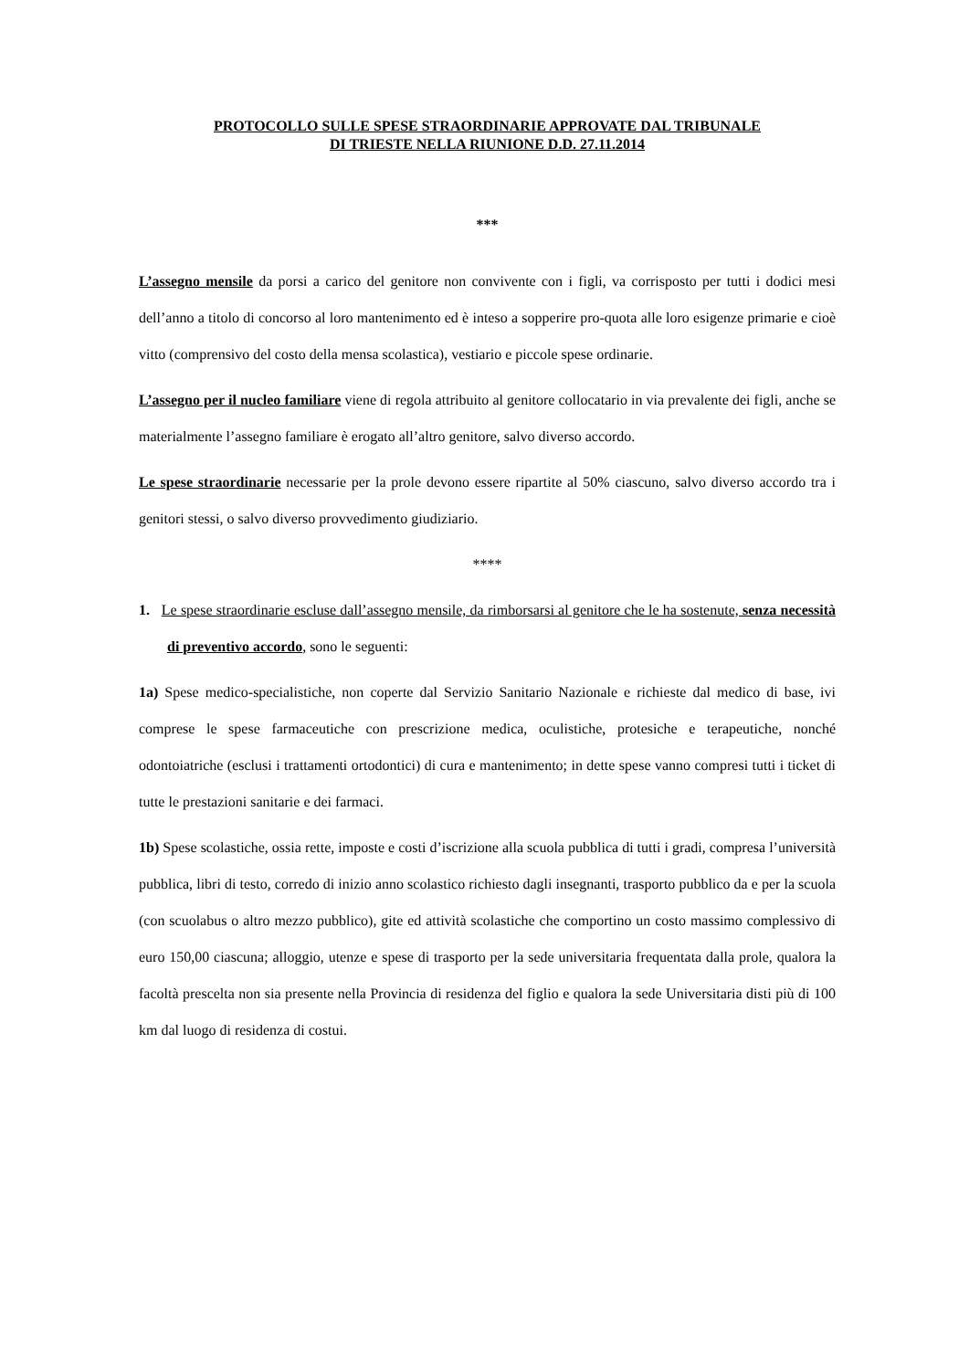PROTOCOLLO SULLE SPESE STRAORDINARIE APPROVATE DAL TRIBUNALE
DI TRIESTE NELLA RIUNIONE D.D. 27.11.2014
***
L’assegno mensile da porsi a carico del genitore non convivente con i figli, va corrisposto per tutti i dodici mesi dell’anno a titolo di concorso al loro mantenimento ed è inteso a sopperire pro-quota alle loro esigenze primarie e cioè vitto (comprensivo del costo della mensa scolastica), vestiario e piccole spese ordinarie.
L’assegno per il nucleo familiare viene di regola attribuito al genitore collocatario in via prevalente dei figli, anche se materialmente l’assegno familiare è erogato all’altro genitore, salvo diverso accordo.
Le spese straordinarie necessarie per la prole devono essere ripartite al 50% ciascuno, salvo diverso accordo tra i genitori stessi, o salvo diverso provvedimento giudiziario.
****
1. Le spese straordinarie escluse dall’assegno mensile, da rimborsarsi al genitore che le ha sostenute, senza necessità di preventivo accordo, sono le seguenti:
1a) Spese medico-specialistiche, non coperte dal Servizio Sanitario Nazionale e richieste dal medico di base, ivi comprese le spese farmaceutiche con prescrizione medica, oculistiche, protesiche e terapeutiche, nonché odontoiatriche (esclusi i trattamenti ortodontici) di cura e mantenimento; in dette spese vanno compresi tutti i ticket di tutte le prestazioni sanitarie e dei farmaci.
1b) Spese scolastiche, ossia rette, imposte e costi d’iscrizione alla scuola pubblica di tutti i gradi, compresa l’università pubblica, libri di testo, corredo di inizio anno scolastico richiesto dagli insegnanti, trasporto pubblico da e per la scuola (con scuolabus o altro mezzo pubblico), gite ed attività scolastiche che comportino un costo massimo complessivo di euro 150,00 ciascuna; alloggio, utenze e spese di trasporto per la sede universitaria frequentata dalla prole, qualora la facoltà prescelta non sia presente nella Provincia di residenza del figlio e qualora la sede Universitaria disti più di 100 km dal luogo di residenza di costui.